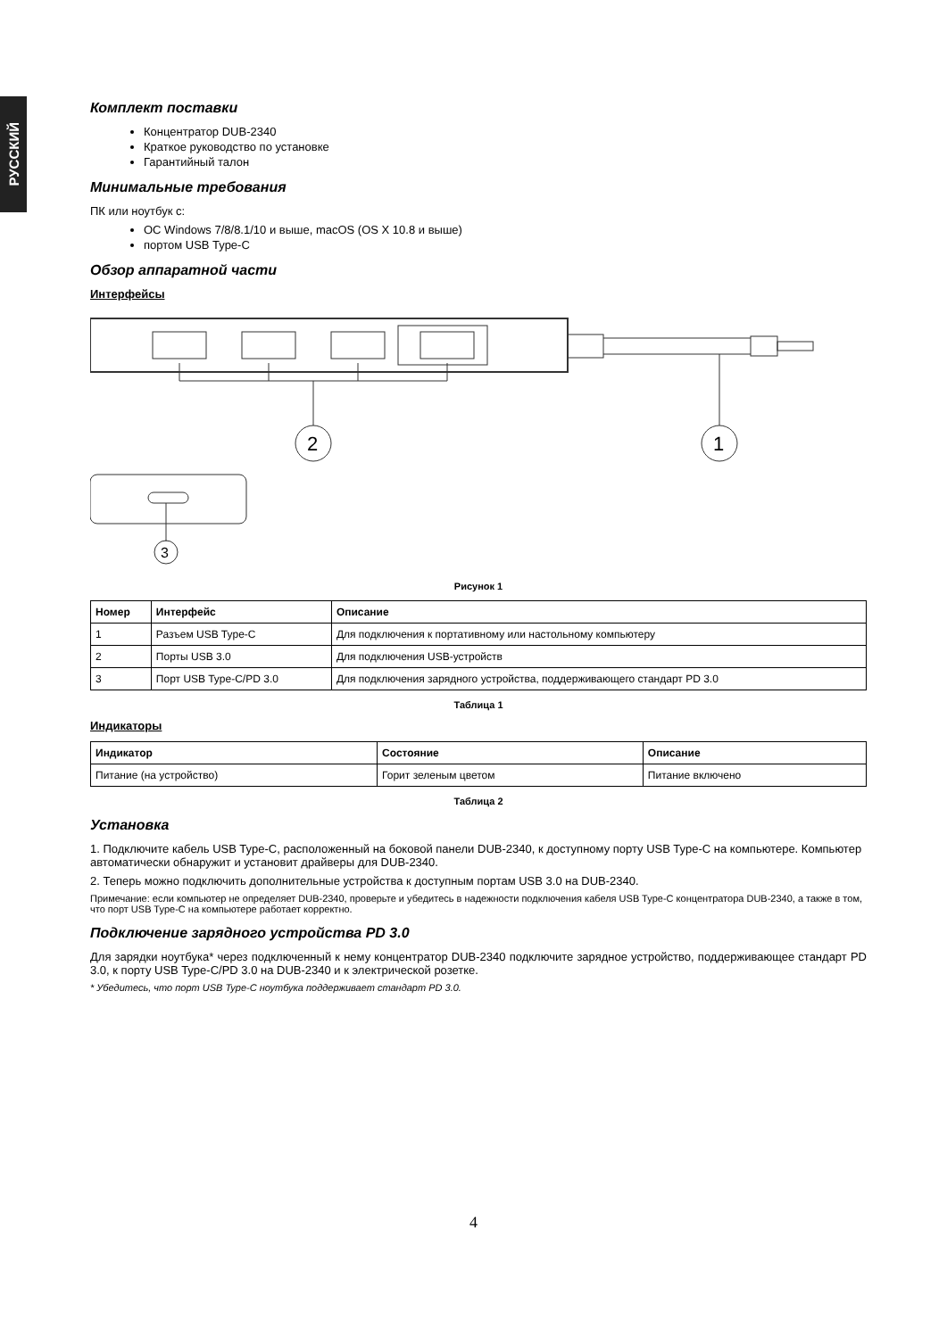РУССКИЙ
Комплект поставки
Концентратор DUB-2340
Краткое руководство по установке
Гарантийный талон
Минимальные требования
ПК или ноутбук с:
ОС Windows 7/8/8.1/10 и выше, macOS (OS X 10.8 и выше)
портом USB Type-C
Обзор аппаратной части
Интерфейсы
2
1
3
Рисунок 1
| Номер | Интерфейс | Описание |
| --- | --- | --- |
| 1 | Разъем USB Type-C | Для подключения к портативному или настольному компьютеру |
| 2 | Порты USB 3.0 | Для подключения USB-устройств |
| 3 | Порт USB Type-C/PD 3.0 | Для подключения зарядного устройства, поддерживающего стандарт PD 3.0 |
Таблица 1
Индикаторы
| Индикатор | Состояние | Описание |
| --- | --- | --- |
| Питание (на устройство) | Горит зеленым цветом | Питание включено |
Таблица 2
Установка
1. Подключите кабель USB Type-C, расположенный на боковой панели DUB-2340, к доступному порту USB Type-C на компьютере. Компьютер автоматически обнаружит и установит драйверы для DUB-2340.
2. Теперь можно подключить дополнительные устройства к доступным портам USB 3.0 на DUB-2340.
Примечание: если компьютер не определяет DUB-2340, проверьте и убедитесь в надежности подключения кабеля USB Type-C концентратора DUB-2340, а также в том, что порт USB Type-C на компьютере работает корректно.
Подключение зарядного устройства PD 3.0
Для зарядки ноутбука* через подключенный к нему концентратор DUB-2340 подключите зарядное устройство, поддерживающее стандарт PD 3.0, к порту USB Type-C/PD 3.0 на DUB-2340 и к электрической розетке.
* Убедитесь, что порт USB Type-C ноутбука поддерживает стандарт PD 3.0.
4